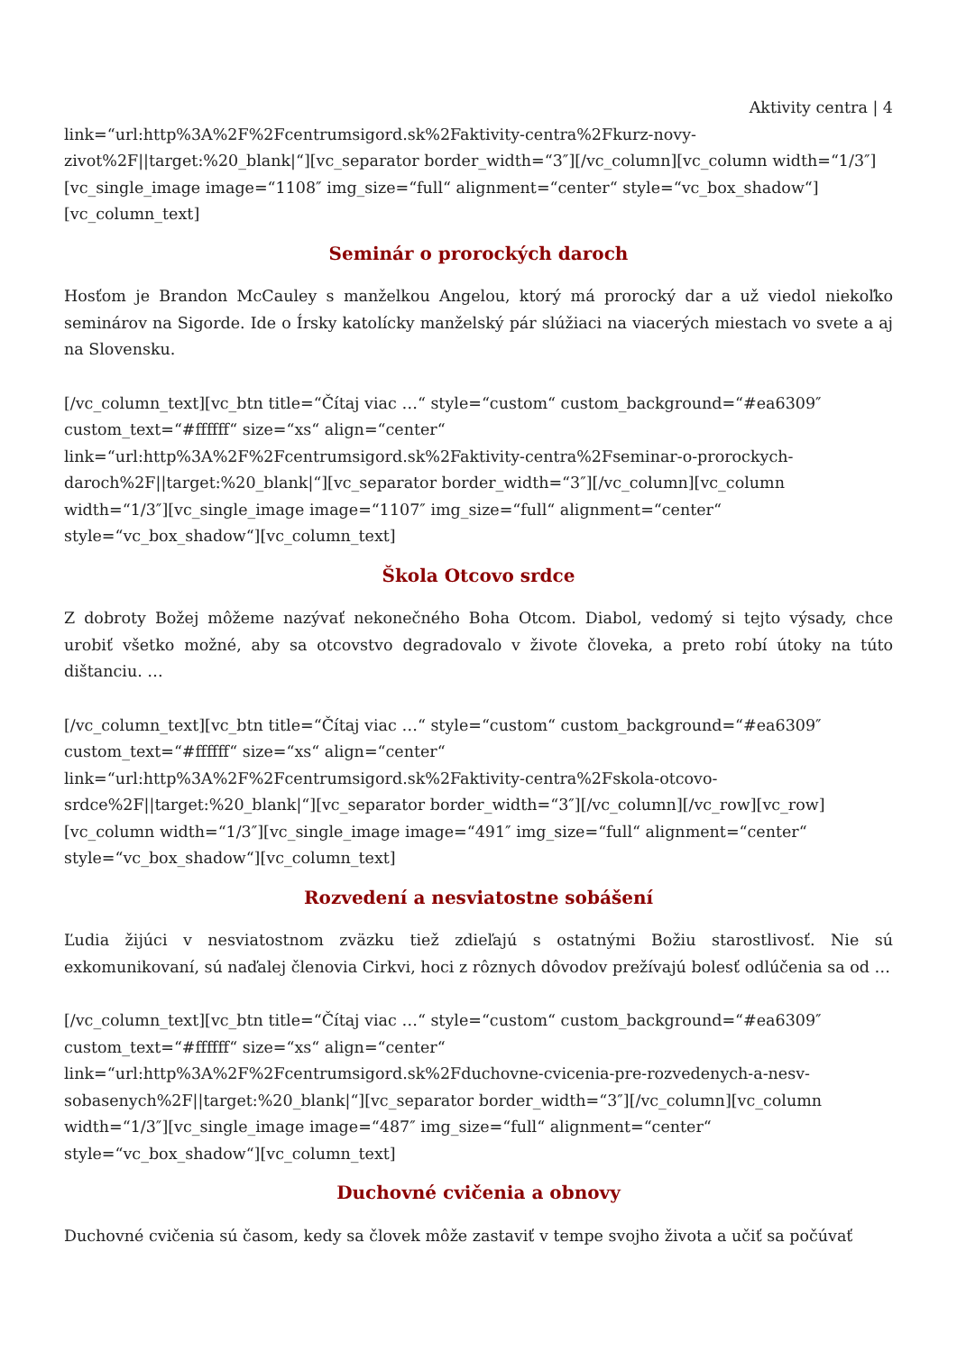Aktivity centra | 4
link=“url:http%3A%2F%2Fcentrumsigord.sk%2Faktivity-centra%2Fkurz-novy-zivot%2F||target:%20_blank|“][vc_separator border_width=“3″][/vc_column][vc_column width=“1/3″][vc_single_image image=“1108″ img_size=“full“ alignment=“center“ style=“vc_box_shadow“][vc_column_text]
Seminár o prorockých daroch
Hosťom je Brandon McCauley s manželkou Angelou, ktorý má prorocký dar a už viedol niekoľko seminárov na Sigorde. Ide o Írsky katolícky manželský pár slúžiaci na viacerých miestach vo svete a aj na Slovensku.
[/vc_column_text][vc_btn title=“Čítaj viac …“ style=“custom“ custom_background=“#ea6309″ custom_text=“#ffffff“ size=“xs“ align=“center“ link=“url:http%3A%2F%2Fcentrumsigord.sk%2Faktivity-centra%2Fseminar-o-prorockych-daroch%2F||target:%20_blank|“][vc_separator border_width=“3″][/vc_column][vc_column width=“1/3″][vc_single_image image=“1107″ img_size=“full“ alignment=“center“ style=“vc_box_shadow“][vc_column_text]
Škola Otcovo srdce
Z dobroty Božej môžeme nazývať nekonečného Boha Otcom. Diabol, vedomý si tejto výsady, chce urobiť všetko možné, aby sa otcovstvo degradovalo v živote človeka, a preto robí útoky na túto dištanciu. …
[/vc_column_text][vc_btn title=“Čítaj viac …“ style=“custom“ custom_background=“#ea6309″ custom_text=“#ffffff“ size=“xs“ align=“center“ link=“url:http%3A%2F%2Fcentrumsigord.sk%2Faktivity-centra%2Fskola-otcovo-srdce%2F||target:%20_blank|“][vc_separator border_width=“3″][/vc_column][/vc_row][vc_row][vc_column width=“1/3″][vc_single_image image=“491″ img_size=“full“ alignment=“center“ style=“vc_box_shadow“][vc_column_text]
Rozvedení a nesviatostne sobášení
Ľudia žijúci v nesviatostnom zväzku tiež zdieľajú s ostatnými Božiu starostlivosť. Nie sú exkomunikovaní, sú naďalej členovia Cirkvi, hoci z rôznych dôvodov prežívajú bolesť odlúčenia sa od …
[/vc_column_text][vc_btn title=“Čítaj viac …“ style=“custom“ custom_background=“#ea6309″ custom_text=“#ffffff“ size=“xs“ align=“center“ link=“url:http%3A%2F%2Fcentrumsigord.sk%2Fduchovne-cvicenia-pre-rozvedenych-a-nesv-sobasenych%2F||target:%20_blank|“][vc_separator border_width=“3″][/vc_column][vc_column width=“1/3″][vc_single_image image=“487″ img_size=“full“ alignment=“center“ style=“vc_box_shadow“][vc_column_text]
Duchovné cvičenia a obnovy
Duchovné cvičenia sú časom, kedy sa človek môže zastaviť v tempe svojho života a učiť sa počúvať